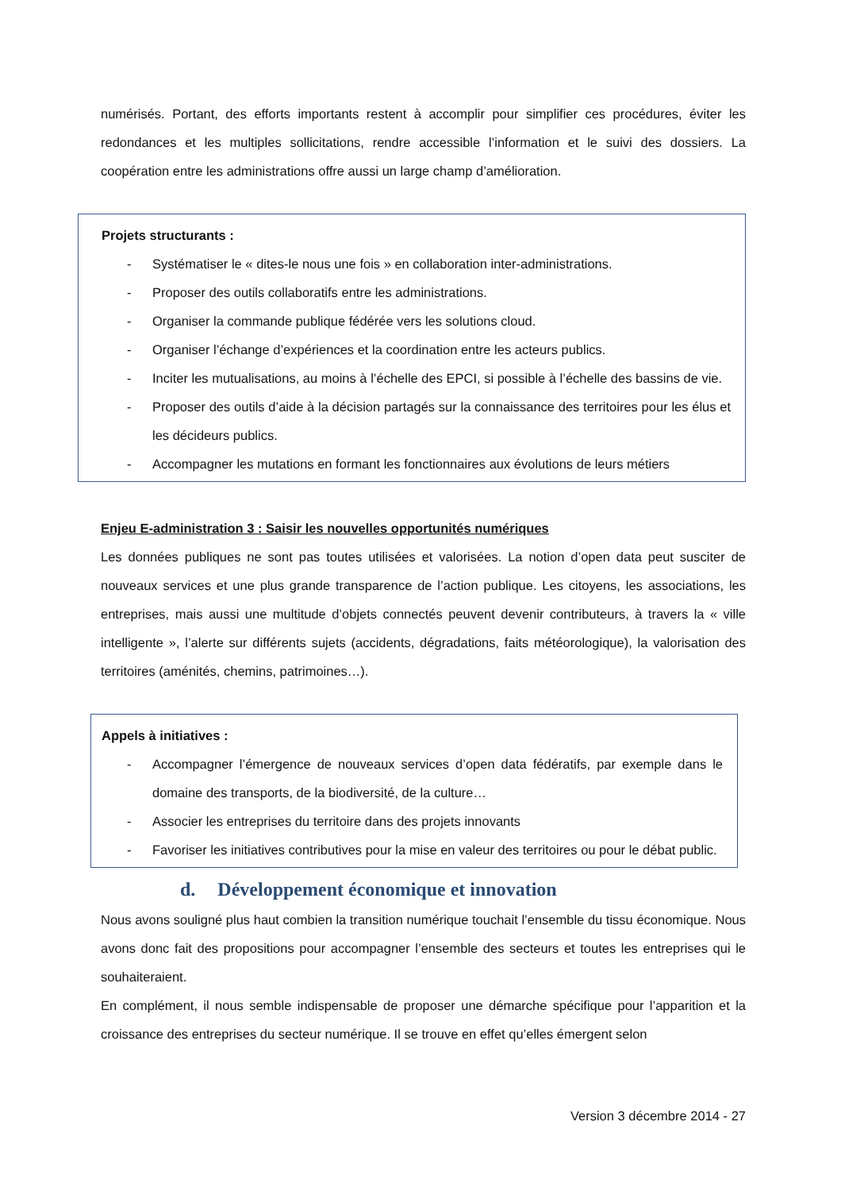numérisés. Portant, des efforts importants restent à accomplir pour simplifier ces procédures, éviter les redondances et les multiples sollicitations, rendre accessible l’information et le suivi des dossiers. La coopération entre les administrations offre aussi un large champ d’amélioration.
Projets structurants :
- Systématiser le « dites-le nous une fois » en collaboration inter-administrations.
- Proposer des outils collaboratifs entre les administrations.
- Organiser la commande publique fédérée vers les solutions cloud.
- Organiser l’échange d’expériences et la coordination entre les acteurs publics.
- Inciter les mutualisations, au moins à l’échelle des EPCI, si possible à l’échelle des bassins de vie.
- Proposer des outils d’aide à la décision partagés sur la connaissance des territoires pour les élus et les décideurs publics.
- Accompagner les mutations en formant les fonctionnaires aux évolutions de leurs métiers
Enjeu E-administration 3 : Saisir les nouvelles opportunités numériques
Les données publiques ne sont pas toutes utilisées et valorisées. La notion d’open data peut susciter de nouveaux services et une plus grande transparence de l’action publique. Les citoyens, les associations, les entreprises, mais aussi une multitude d’objets connectés peuvent devenir contributeurs, à travers la « ville intelligente », l’alerte sur différents sujets (accidents, dégradations, faits météorologique), la valorisation des territoires (aménités, chemins, patrimoines…).
Appels à initiatives :
- Accompagner l’émergence de nouveaux services d’open data fédératifs, par exemple dans le domaine des transports, de la biodiversité, de la culture…
- Associer les entreprises du territoire dans des projets innovants
- Favoriser les initiatives contributives pour la mise en valeur des territoires ou pour le débat public.
d. Développement économique et innovation
Nous avons souligné plus haut combien la transition numérique touchait l’ensemble du tissu économique. Nous avons donc fait des propositions pour accompagner l’ensemble des secteurs et toutes les entreprises qui le souhaiteraient.
En complément, il nous semble indispensable de proposer une démarche spécifique pour l’apparition et la croissance des entreprises du secteur numérique. Il se trouve en effet qu’elles émergent selon
Version 3 décembre 2014 - 27